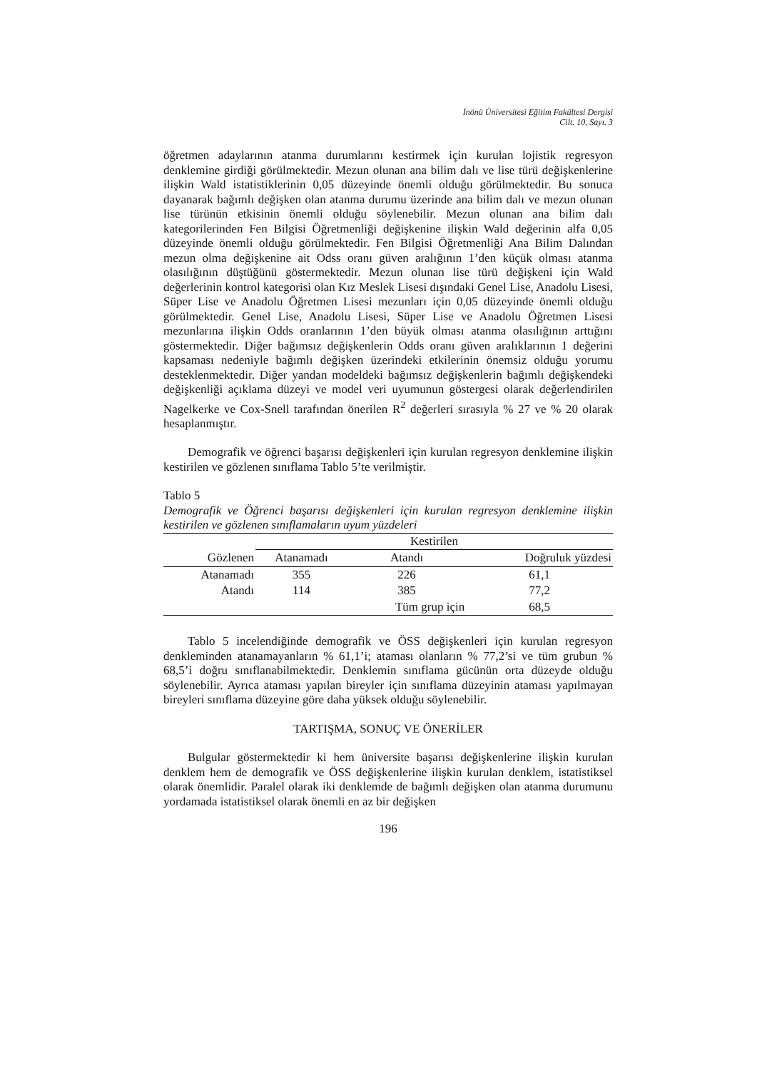İnönü Üniversitesi Eğitim Fakültesi Dergisi
Cilt. 10, Sayı. 3
öğretmen adaylarının atanma durumlarını kestirmek için kurulan lojistik regresyon denklemine girdiği görülmektedir. Mezun olunan ana bilim dalı ve lise türü değişkenlerine ilişkin Wald istatistiklerinin 0,05 düzeyinde önemli olduğu görülmektedir. Bu sonuca dayanarak bağımlı değişken olan atanma durumu üzerinde ana bilim dalı ve mezun olunan lise türünün etkisinin önemli olduğu söylenebilir. Mezun olunan ana bilim dalı kategorilerinden Fen Bilgisi Öğretmenliği değişkenine ilişkin Wald değerinin alfa 0,05 düzeyinde önemli olduğu görülmektedir. Fen Bilgisi Öğretmenliği Ana Bilim Dalından mezun olma değişkenine ait Odss oranı güven aralığının 1’den küçük olması atanma olasılığının düştüğünü göstermektedir. Mezun olunan lise türü değişkeni için Wald değerlerinin kontrol kategorisi olan Kız Meslek Lisesi dışındaki Genel Lise, Anadolu Lisesi, Süper Lise ve Anadolu Öğretmen Lisesi mezunları için 0,05 düzeyinde önemli olduğu görülmektedir. Genel Lise, Anadolu Lisesi, Süper Lise ve Anadolu Öğretmen Lisesi mezunlarına ilişkin Odds oranlarının 1’den büyük olması atanma olasılığının arttığını göstermektedir. Diğer bağımsız değişkenlerin Odds oranı güven aralıklarının 1 değerini kapsaması nedeniyle bağımlı değişken üzerindeki etkilerinin önemsiz olduğu yorumu desteklenmektedir. Diğer yandan modeldeki bağımsız değişkenlerin bağımlı değişkendeki değişkenliği açıklama düzeyi ve model veri uyumunun göstergesi olarak değerlendirilen Nagelkerke ve Cox-Snell tarafından önerilen R<sup>2</sup> değerleri sırasıyla % 27 ve % 20 olarak hesaplanmıştır.
Demografik ve öğrenci başarısı değişkenleri için kurulan regresyon denklemine ilişkin kestirilen ve gözlenen sınıflama Tablo 5’te verilmiştir.
Tablo 5
Demografik ve Öğrenci başarısı değişkenleri için kurulan regresyon denklemine ilişkin kestirilen ve gözlenen sınıflamaların uyum yüzdeleri
| | Kestirilen | | |
| --- | --- | --- | --- |
| Gözlenen | Atanamadı | Atandı | Doğruluk yüzdesi |
| Atanamadı | 355 | 226 | 61,1 |
| Atandı | 114 | 385 | 77,2 |
| | | Tüm grup için | 68,5 |
Tablo 5 incelendiğinde demografik ve ÖSS değişkenleri için kurulan regresyon denkleminden atanamayanların % 61,1’i; ataması olanların % 77,2’si ve tüm grubun % 68,5’i doğru sınıflanabilmektedir. Denklemin sınıflama gücünün orta düzeyde olduğu söylenebilir. Ayrıca ataması yapılan bireyler için sınıflama düzeyinin ataması yapılmayan bireyleri sınıflama düzeyine göre daha yüksek olduğu söylenebilir.
TARTIŞMA, SONUÇ VE ÖNERİLER
Bulgular göstermektedir ki hem üniversite başarısı değişkenlerine ilişkin kurulan denklem hem de demografik ve ÖSS değişkenlerine ilişkin kurulan denklem, istatistiksel olarak önemlidir. Paralel olarak iki denklemde de bağımlı değişken olan atanma durumunu yordamada istatistiksel olarak önemli en az bir değişken
196